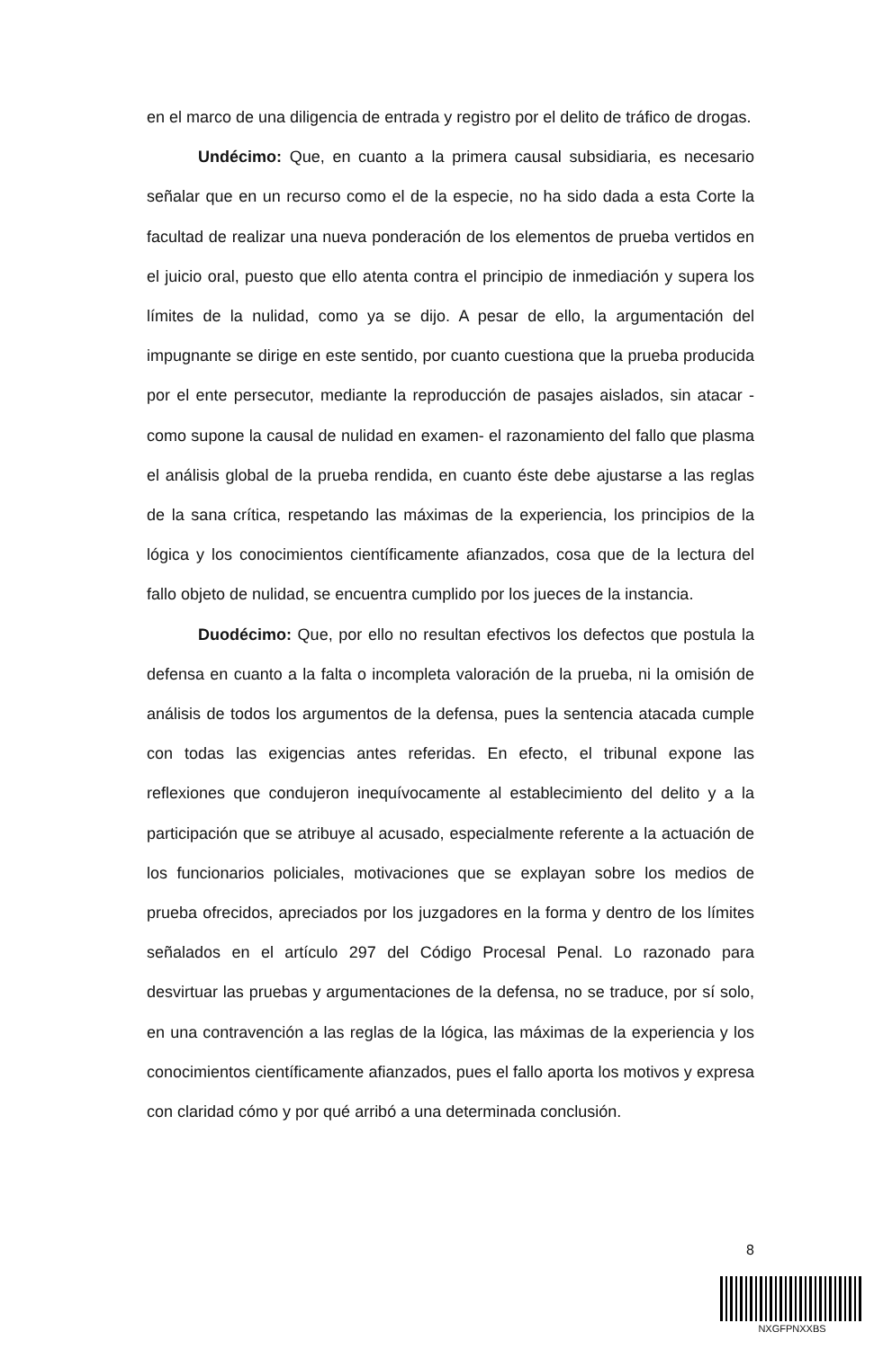en el marco de una diligencia de entrada y registro por el delito de tráfico de drogas.
Undécimo: Que, en cuanto a la primera causal subsidiaria, es necesario señalar que en un recurso como el de la especie, no ha sido dada a esta Corte la facultad de realizar una nueva ponderación de los elementos de prueba vertidos en el juicio oral, puesto que ello atenta contra el principio de inmediación y supera los límites de la nulidad, como ya se dijo. A pesar de ello, la argumentación del impugnante se dirige en este sentido, por cuanto cuestiona que la prueba producida por el ente persecutor, mediante la reproducción de pasajes aislados, sin atacar -como supone la causal de nulidad en examen- el razonamiento del fallo que plasma el análisis global de la prueba rendida, en cuanto éste debe ajustarse a las reglas de la sana crítica, respetando las máximas de la experiencia, los principios de la lógica y los conocimientos científicamente afianzados, cosa que de la lectura del fallo objeto de nulidad, se encuentra cumplido por los jueces de la instancia.
Duodécimo: Que, por ello no resultan efectivos los defectos que postula la defensa en cuanto a la falta o incompleta valoración de la prueba, ni la omisión de análisis de todos los argumentos de la defensa, pues la sentencia atacada cumple con todas las exigencias antes referidas. En efecto, el tribunal expone las reflexiones que condujeron inequívocamente al establecimiento del delito y a la participación que se atribuye al acusado, especialmente referente a la actuación de los funcionarios policiales, motivaciones que se explayan sobre los medios de prueba ofrecidos, apreciados por los juzgadores en la forma y dentro de los límites señalados en el artículo 297 del Código Procesal Penal. Lo razonado para desvirtuar las pruebas y argumentaciones de la defensa, no se traduce, por sí solo, en una contravención a las reglas de la lógica, las máximas de la experiencia y los conocimientos científicamente afianzados, pues el fallo aporta los motivos y expresa con claridad cómo y por qué arribó a una determinada conclusión.
8
NXGFPNXXBS